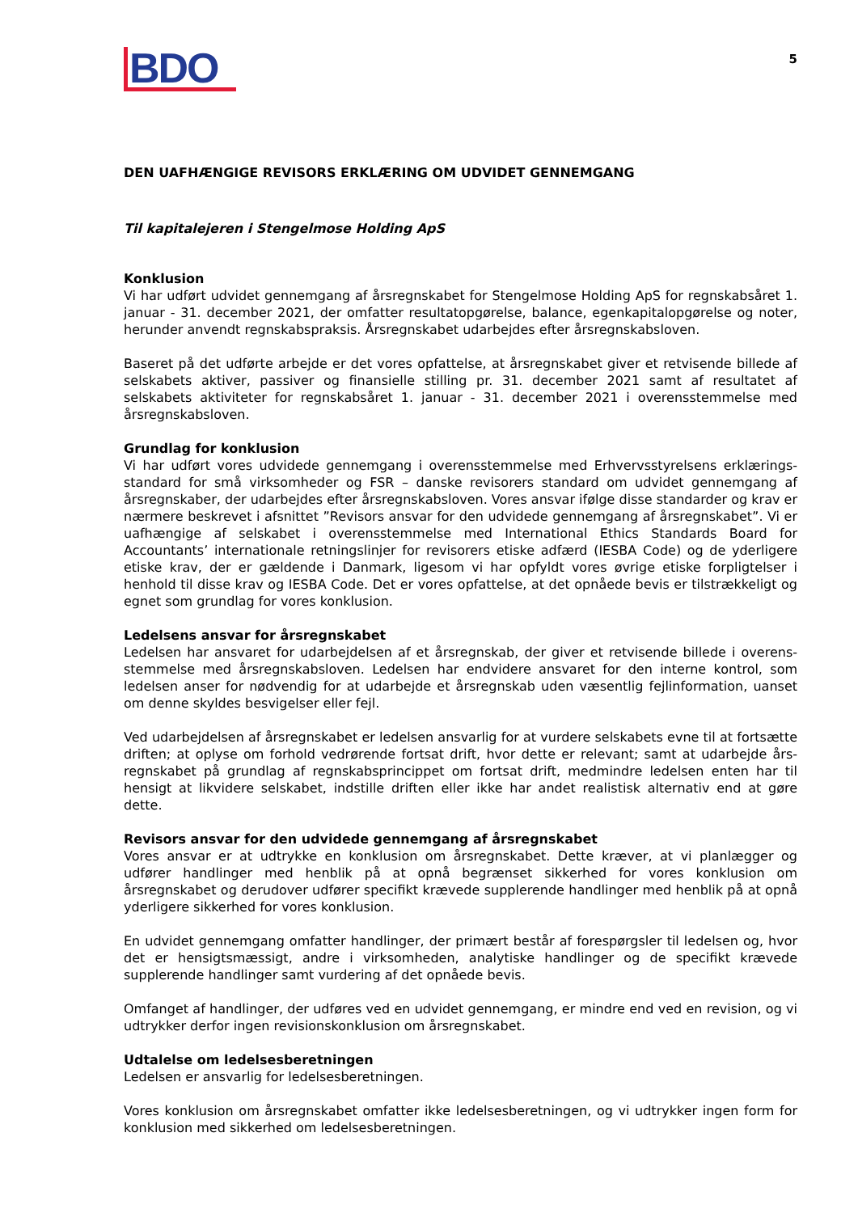BDO
5
DEN UAFHÆNGIGE REVISORS ERKLÆRING OM UDVIDET GENNEMGANG
Til kapitalejeren i Stengelmose Holding ApS
Konklusion
Vi har udført udvidet gennemgang af årsregnskabet for Stengelmose Holding ApS for regnskabsåret 1. januar - 31. december 2021, der omfatter resultatopgørelse, balance, egenkapitalopgørelse og noter, herunder anvendt regnskabspraksis. Årsregnskabet udarbejdes efter årsregnskabsloven.
Baseret på det udførte arbejde er det vores opfattelse, at årsregnskabet giver et retvisende billede af selskabets aktiver, passiver og finansielle stilling pr. 31. december 2021 samt af resultatet af selskabets aktiviteter for regnskabsåret 1. januar - 31. december 2021 i overensstemmelse med årsregnskabsloven.
Grundlag for konklusion
Vi har udført vores udvidede gennemgang i overensstemmelse med Erhvervsstyrelsens erklærings-standard for små virksomheder og FSR – danske revisorers standard om udvidet gennemgang af årsregnskaber, der udarbejdes efter årsregnskabsloven. Vores ansvar ifølge disse standarder og krav er nærmere beskrevet i afsnittet ”Revisors ansvar for den udvidede gennemgang af årsregnskabet”. Vi er uafhængige af selskabet i overensstemmelse med International Ethics Standards Board for Accountants’ internationale retningslinjer for revisorers etiske adfærd (IESBA Code) og de yderligere etiske krav, der er gældende i Danmark, ligesom vi har opfyldt vores øvrige etiske forpligtelser i henhold til disse krav og IESBA Code. Det er vores opfattelse, at det opnåede bevis er tilstrækkeligt og egnet som grundlag for vores konklusion.
Ledelsens ansvar for årsregnskabet
Ledelsen har ansvaret for udarbejdelsen af et årsregnskab, der giver et retvisende billede i overens-stemmelse med årsregnskabsloven. Ledelsen har endvidere ansvaret for den interne kontrol, som ledelsen anser for nødvendig for at udarbejde et årsregnskab uden væsentlig fejlinformation, uanset om denne skyldes besvigelser eller fejl.
Ved udarbejdelsen af årsregnskabet er ledelsen ansvarlig for at vurdere selskabets evne til at fortsætte driften; at oplyse om forhold vedrørende fortsat drift, hvor dette er relevant; samt at udarbejde års-regnskabet på grundlag af regnskabsprincippet om fortsat drift, medmindre ledelsen enten har til hensigt at likvidere selskabet, indstille driften eller ikke har andet realistisk alternativ end at gøre dette.
Revisors ansvar for den udvidede gennemgang af årsregnskabet
Vores ansvar er at udtrykke en konklusion om årsregnskabet. Dette kræver, at vi planlægger og udfører handlinger med henblik på at opnå begrænset sikkerhed for vores konklusion om årsregnskabet og derudover udfører specifikt krævede supplerende handlinger med henblik på at opnå yderligere sikkerhed for vores konklusion.
En udvidet gennemgang omfatter handlinger, der primært består af forespørgsler til ledelsen og, hvor det er hensigtsmæssigt, andre i virksomheden, analytiske handlinger og de specifikt krævede supplerende handlinger samt vurdering af det opnåede bevis.
Omfanget af handlinger, der udføres ved en udvidet gennemgang, er mindre end ved en revision, og vi udtrykker derfor ingen revisionskonklusion om årsregnskabet.
Udtalelse om ledelsesberetningen
Ledelsen er ansvarlig for ledelsesberetningen.
Vores konklusion om årsregnskabet omfatter ikke ledelsesberetningen, og vi udtrykker ingen form for konklusion med sikkerhed om ledelsesberetningen.